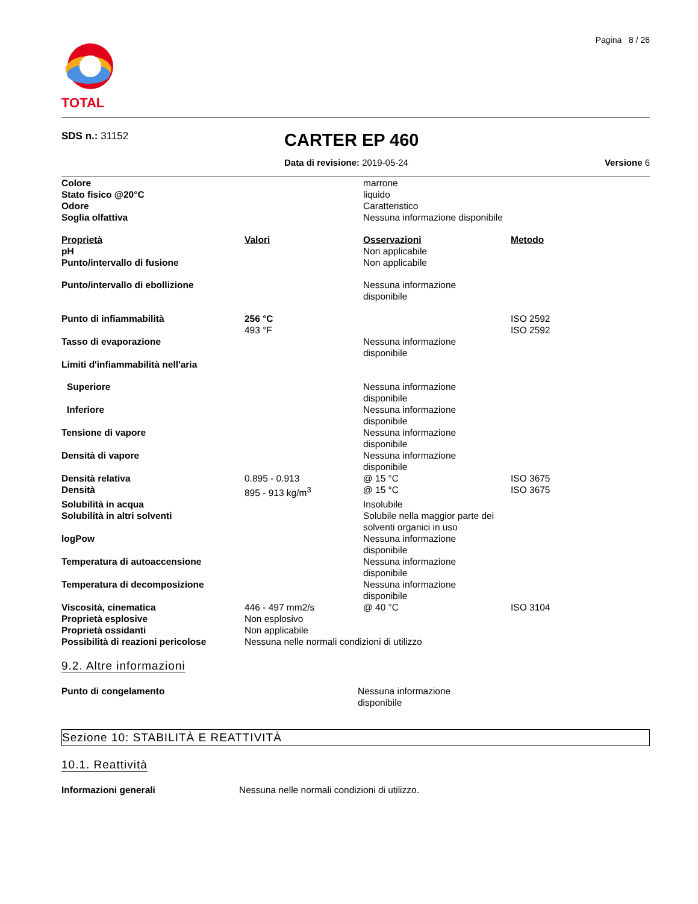TOTAL
Pagina 8 / 26
SDS n.: 31152
CARTER EP 460
Data di revisione: 2019-05-24 Versione 6
| Colore | | marrone | |
| Stato fisico @20°C | | liquido | |
| Odore | | Caratteristico | |
| Soglia olfattiva | | Nessuna informazione disponibile | |
| Proprietà | Valori | Osservazioni | Metodo |
| pH | | Non applicabile | |
| Punto/intervallo di fusione | | Non applicabile | |
| Punto/intervallo di ebollizione | | Nessuna informazione disponibile | |
| Punto di infiammabilità | 256 °C 493 °F | | ISO 2592 ISO 2592 |
| Tasso di evaporazione | | Nessuna informazione disponibile | |
| Limiti d'infiammabilità nell'aria | | | |
| Superiore | | Nessuna informazione disponibile | |
| Inferiore | | Nessuna informazione disponibile | |
| Tensione di vapore | | Nessuna informazione disponibile | |
| Densità di vapore | | Nessuna informazione disponibile | |
| Densità relativa | 0.895 - 0.913 | @ 15 °C | ISO 3675 |
| Densità | 895 - 913 kg/m<sup>3</sup> | @ 15 °C | ISO 3675 |
| Solubilità in acqua | | Insolubile | |
| Solubilità in altri solventi | | Solubile nella maggior parte dei solventi organici in uso | |
| logPow | | Nessuna informazione disponibile | |
| Temperatura di autoaccensione | | Nessuna informazione disponibile | |
| Temperatura di decomposizione | | Nessuna informazione disponibile | |
| Viscosità, cinematica | 446 - 497 mm2/s | @ 40 °C | ISO 3104 |
| Proprietà esplosive | Non esplosivo | | |
| Proprietà ossidanti | Non applicabile | | |
| Possibilità di reazioni pericolose | Nessuna nelle normali condizioni di utilizzo | | |
9.2. Altre informazioni
| Punto di congelamento | | Nessuna informazione disponibile |
Sezione 10: STABILITÀ E REATTIVITÀ
10.1. Reattività
| Informazioni generali | Nessuna nelle normali condizioni di utilizzo. |